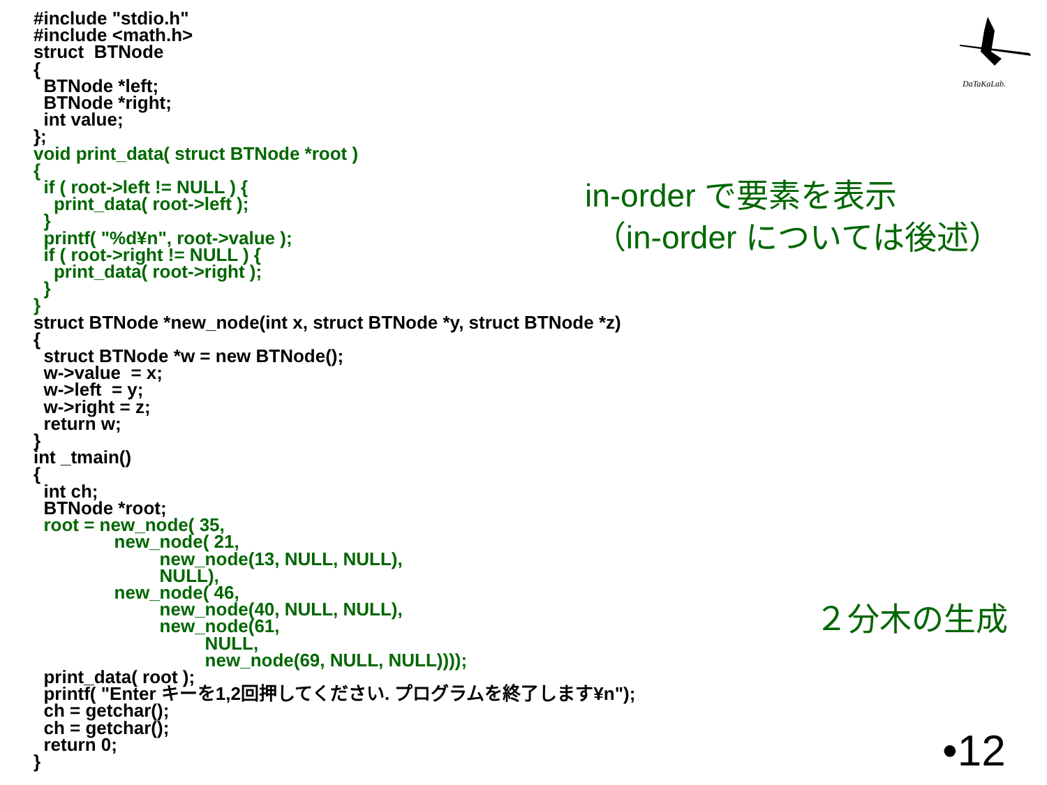#include "stdio.h" #include <math.h> struct BTNode { BTNode *left; BTNode *right; int value; }; void print_data( struct BTNode *root ) { if ( root->left != NULL ) { print_data( root->left ); } printf( "%d¥n", root->value ); if ( root->right != NULL ) { print_data( root->right ); } } struct BTNode *new_node(int x, struct BTNode *y, struct BTNode *z) { struct BTNode *w = new BTNode(); w->value = x; w->left = y; w->right = z; return w; } int _tmain() { int ch; BTNode *root; root = new_node( 35, new_node( 21, new_node(13, NULL, NULL), NULL), new_node( 46, new_node(40, NULL, NULL), new_node(61, NULL, new_node(69, NULL, NULL)))); print_data( root ); printf( "Enter キーを1,2回押してください. プログラムを終了します¥n"); ch = getchar(); ch = getchar(); return 0; }
in-order で要素を表示 （in-order については後述）
２分木の生成
•12
DaTaKaLab.